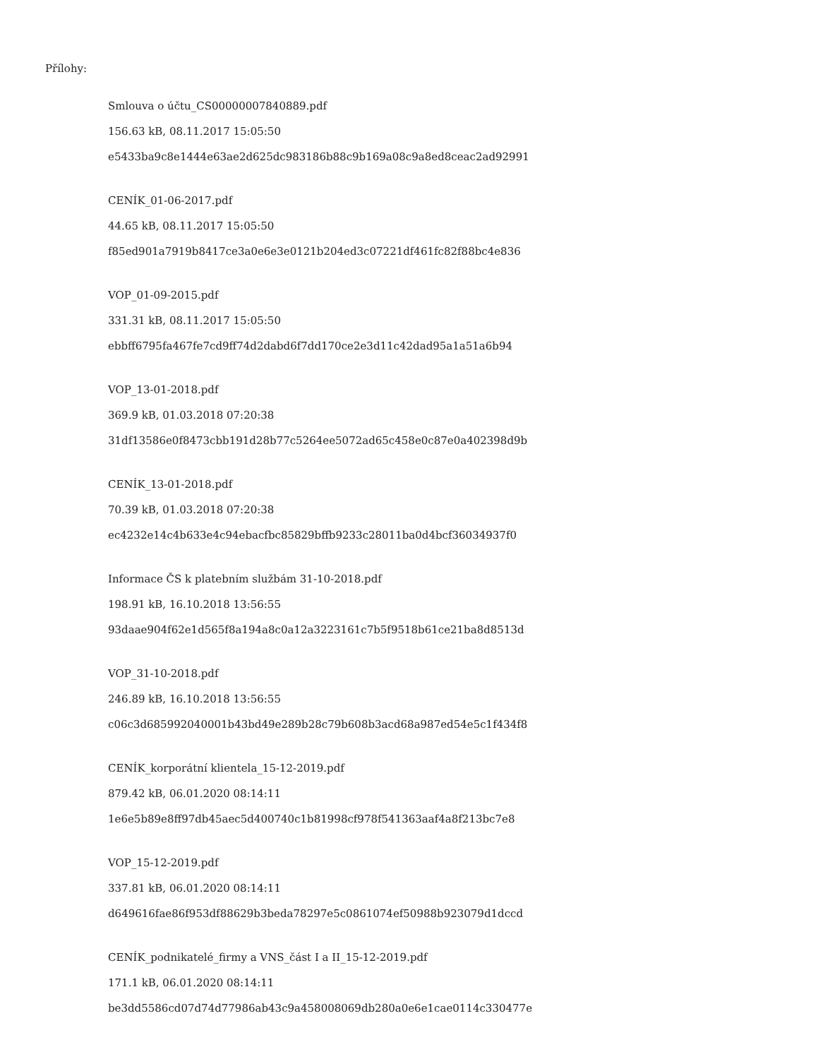Přílohy:
Smlouva o účtu_CS00000007840889.pdf
156.63 kB, 08.11.2017 15:05:50
e5433ba9c8e1444e63ae2d625dc983186b88c9b169a08c9a8ed8ceac2ad92991
CENÍK_01-06-2017.pdf
44.65 kB, 08.11.2017 15:05:50
f85ed901a7919b8417ce3a0e6e3e0121b204ed3c07221df461fc82f88bc4e836
VOP_01-09-2015.pdf
331.31 kB, 08.11.2017 15:05:50
ebbff6795fa467fe7cd9ff74d2dabd6f7dd170ce2e3d11c42dad95a1a51a6b94
VOP_13-01-2018.pdf
369.9 kB, 01.03.2018 07:20:38
31df13586e0f8473cbb191d28b77c5264ee5072ad65c458e0c87e0a402398d9b
CENÍK_13-01-2018.pdf
70.39 kB, 01.03.2018 07:20:38
ec4232e14c4b633e4c94ebacfbc85829bffb9233c28011ba0d4bcf36034937f0
Informace ČS k platebním službám 31-10-2018.pdf
198.91 kB, 16.10.2018 13:56:55
93daae904f62e1d565f8a194a8c0a12a3223161c7b5f9518b61ce21ba8d8513d
VOP_31-10-2018.pdf
246.89 kB, 16.10.2018 13:56:55
c06c3d685992040001b43bd49e289b28c79b608b3acd68a987ed54e5c1f434f8
CENÍK_korporátní klientela_15-12-2019.pdf
879.42 kB, 06.01.2020 08:14:11
1e6e5b89e8ff97db45aec5d400740c1b81998cf978f541363aaf4a8f213bc7e8
VOP_15-12-2019.pdf
337.81 kB, 06.01.2020 08:14:11
d649616fae86f953df88629b3beda78297e5c0861074ef50988b923079d1dccd
CENÍK_podnikatelé_firmy a VNS_část I a II_15-12-2019.pdf
171.1 kB, 06.01.2020 08:14:11
be3dd5586cd07d74d77986ab43c9a458008069db280a0e6e1cae0114c330477e